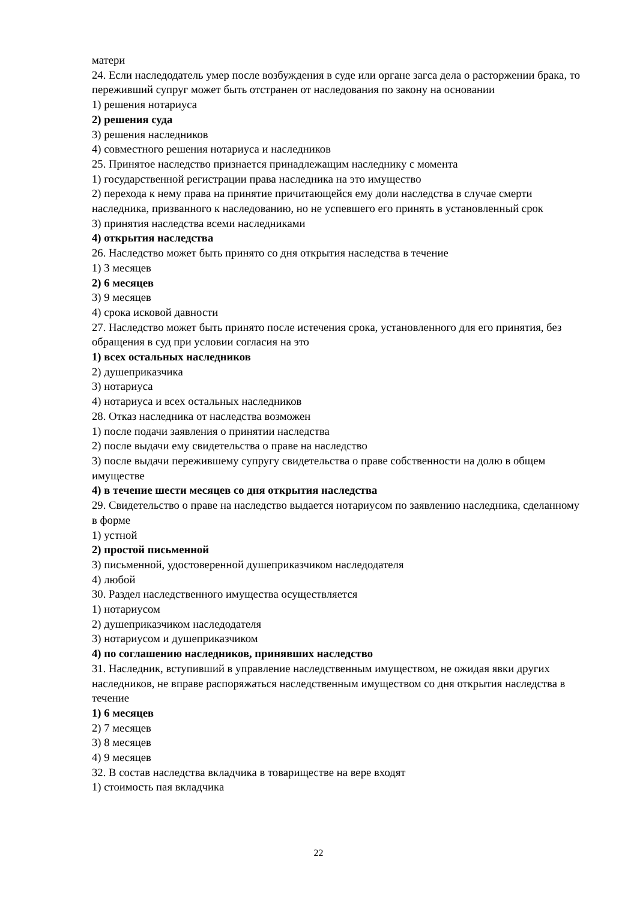матери
24. Если наследодатель умер после возбуждения в суде или органе загса дела о расторжении брака, то переживший супруг может быть отстранен от наследования по закону на основании
1) решения нотариуса
2) решения суда
3) решения наследников
4) совместного решения нотариуса и наследников
25. Принятое наследство признается принадлежащим наследнику с момента
1) государственной регистрации права наследника на это имущество
2) перехода к нему права на принятие причитающейся ему доли наследства в случае смерти наследника, призванного к наследованию, но не успевшего его принять в установленный срок
3) принятия наследства всеми наследниками
4) открытия наследства
26. Наследство может быть принято со дня открытия наследства в течение
1) 3 месяцев
2) 6 месяцев
3) 9 месяцев
4) срока исковой давности
27. Наследство может быть принято после истечения срока, установленного для его принятия, без обращения в суд при условии согласия на это
1) всех остальных наследников
2) душеприказчика
3) нотариуса
4) нотариуса и всех остальных наследников
28. Отказ наследника от наследства возможен
1) после подачи заявления о принятии наследства
2) после выдачи ему свидетельства о праве на наследство
3) после выдачи пережившему супругу свидетельства о праве собственности на долю в общем имуществе
4) в течение шести месяцев со дня открытия наследства
29. Свидетельство о праве на наследство выдается нотариусом по заявлению наследника, сделанному в форме
1) устной
2) простой письменной
3) письменной, удостоверенной душеприказчиком наследодателя
4) любой
30. Раздел наследственного имущества осуществляется
1) нотариусом
2) душеприказчиком наследодателя
3) нотариусом и душеприказчиком
4) по соглашению наследников, принявших наследство
31. Наследник, вступивший в управление наследственным имуществом, не ожидая явки других наследников, не вправе распоряжаться наследственным имуществом со дня открытия наследства в течение
1) 6 месяцев
2) 7 месяцев
3) 8 месяцев
4) 9 месяцев
32. В состав наследства вкладчика в товариществе на вере входят
1) стоимость пая вкладчика
22